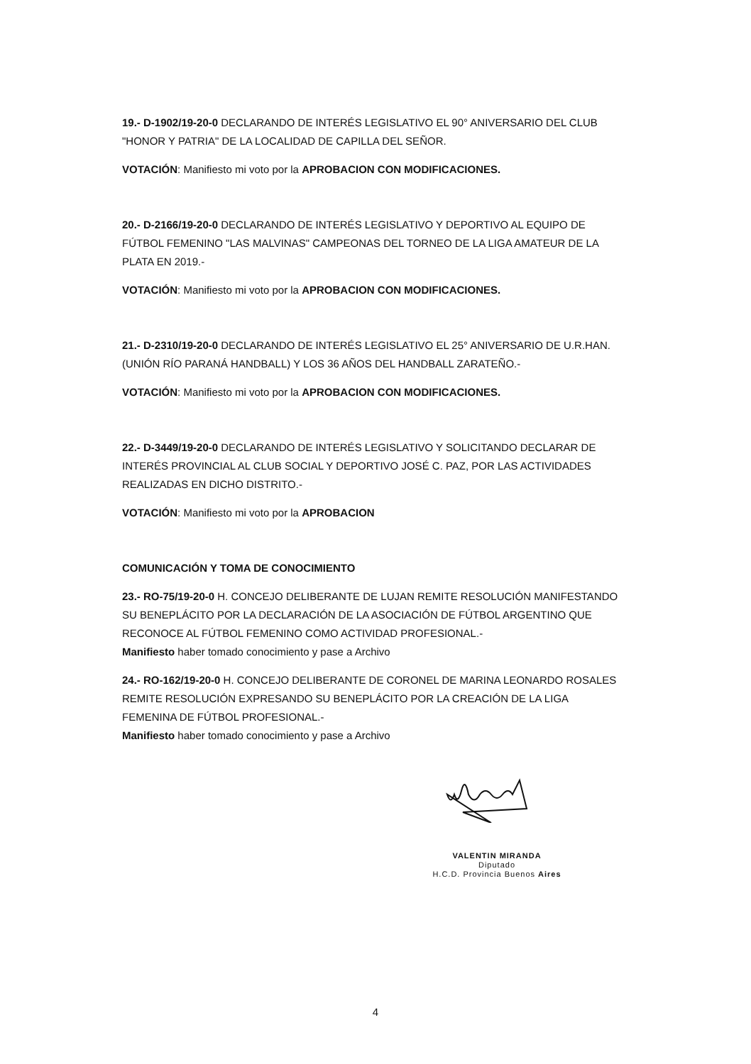19.- D-1902/19-20-0 DECLARANDO DE INTERÉS LEGISLATIVO EL 90° ANIVERSARIO DEL CLUB "HONOR Y PATRIA" DE LA LOCALIDAD DE CAPILLA DEL SEÑOR.
VOTACIÓN: Manifiesto mi voto por la APROBACION CON MODIFICACIONES.
20.- D-2166/19-20-0 DECLARANDO DE INTERÉS LEGISLATIVO Y DEPORTIVO AL EQUIPO DE FÚTBOL FEMENINO "LAS MALVINAS" CAMPEONAS DEL TORNEO DE LA LIGA AMATEUR DE LA PLATA EN 2019.-
VOTACIÓN: Manifiesto mi voto por la APROBACION CON MODIFICACIONES.
21.- D-2310/19-20-0 DECLARANDO DE INTERÉS LEGISLATIVO EL 25° ANIVERSARIO DE U.R.HAN. (UNIÓN RÍO PARANÁ HANDBALL) Y LOS 36 AÑOS DEL HANDBALL ZARATEÑO.-
VOTACIÓN: Manifiesto mi voto por la APROBACION CON MODIFICACIONES.
22.- D-3449/19-20-0 DECLARANDO DE INTERÉS LEGISLATIVO Y SOLICITANDO DECLARAR DE INTERÉS PROVINCIAL AL CLUB SOCIAL Y DEPORTIVO JOSÉ C. PAZ, POR LAS ACTIVIDADES REALIZADAS EN DICHO DISTRITO.-
VOTACIÓN: Manifiesto mi voto por la APROBACION
COMUNICACIÓN Y TOMA DE CONOCIMIENTO
23.- RO-75/19-20-0 H. CONCEJO DELIBERANTE DE LUJAN REMITE RESOLUCIÓN MANIFESTANDO SU BENEPLÁCITO POR LA DECLARACIÓN DE LA ASOCIACIÓN DE FÚTBOL ARGENTINO QUE RECONOCE AL FÚTBOL FEMENINO COMO ACTIVIDAD PROFESIONAL.-
Manifiesto haber tomado conocimiento y pase a Archivo
24.- RO-162/19-20-0 H. CONCEJO DELIBERANTE DE CORONEL DE MARINA LEONARDO ROSALES REMITE RESOLUCIÓN EXPRESANDO SU BENEPLÁCITO POR LA CREACIÓN DE LA LIGA FEMENINA DE FÚTBOL PROFESIONAL.-
Manifiesto haber tomado conocimiento y pase a Archivo
VALENTIN MIRANDA
Diputado
H.C.D. Provincia Buenos Aires
4